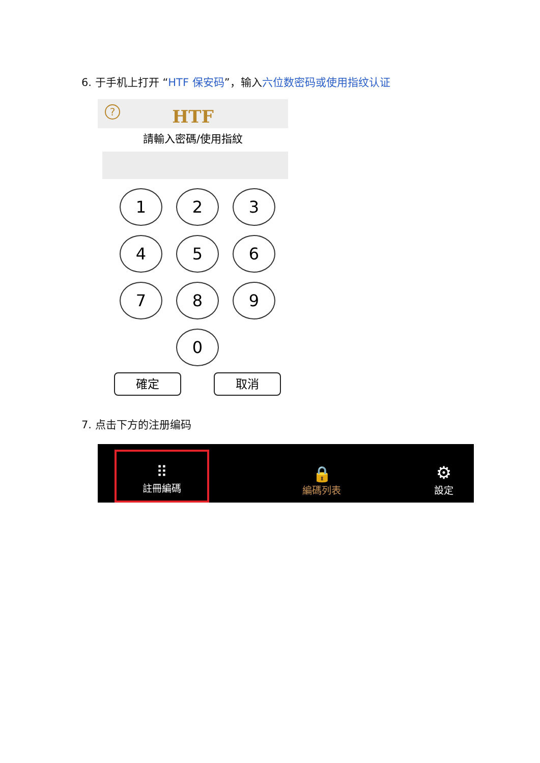6. 于手机上打开 “HTF 保安码”，输入六位数密码或使用指纹认证
?
HTF
請輸入密碼/使用指紋
1
2
3
4
5
6
7
8
9
0
確定 取消
7. 点击下方的注册编码
⠿
註冊編碼
🔒
編碼列表
⚙
設定